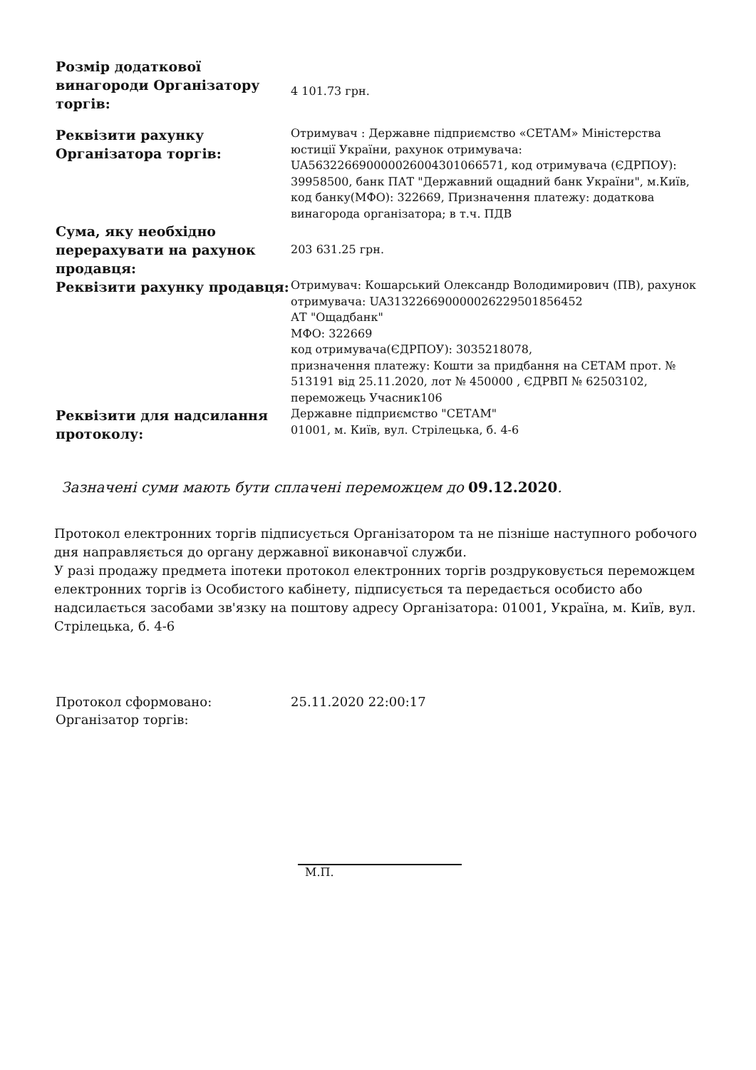| Розмір додаткової винагороди Організатору торгів: | 4 101.73 грн. |
| Реквізити рахунку Організатора торгів: | Отримувач : Державне підприємство «СЕТАМ» Міністерства юстиції України, рахунок отримувача: UA563226690000026004301066571, код отримувача (ЄДРПОУ): 39958500, банк ПАТ "Державний ощадний банк України", м.Київ, код банку(МФО): 322669, Призначення платежу: додаткова винагорода організатора; в т.ч. ПДВ |
| Сума, яку необхідно перерахувати на рахунок продавця: | 203 631.25 грн. |
| Реквізити рахунку продавця: | Отримувач: Кошарський Олександр Володимирович (ПВ), рахунок отримувача: UA313226690000026229501856452 АТ "Ощадбанк" МФО: 322669 код отримувача(ЄДРПОУ): 3035218078, призначення платежу: Кошти за придбання на СЕТАМ прот. № 513191 від 25.11.2020, лот № 450000 , ЄДРВП № 62503102, переможець Учасник106 |
| Реквізити для надсилання протоколу: | Державне підприємство "СЕТАМ" 01001, м. Київ, вул. Стрілецька, б. 4-6 |
Зазначені суми мають бути сплачені переможцем до 09.12.2020.
Протокол електронних торгів підписується Організатором та не пізніше наступного робочого дня направляється до органу державної виконавчої служби.
У разі продажу предмета іпотеки протокол електронних торгів роздруковується переможцем електронних торгів із Особистого кабінету, підписується та передається особисто або надсилається засобами зв'язку на поштову адресу Організатора: 01001, Україна, м. Київ, вул. Стрілецька, б. 4-6
| Протокол сформовано: | 25.11.2020 22:00:17 |
| Організатор торгів: | |
М.П.